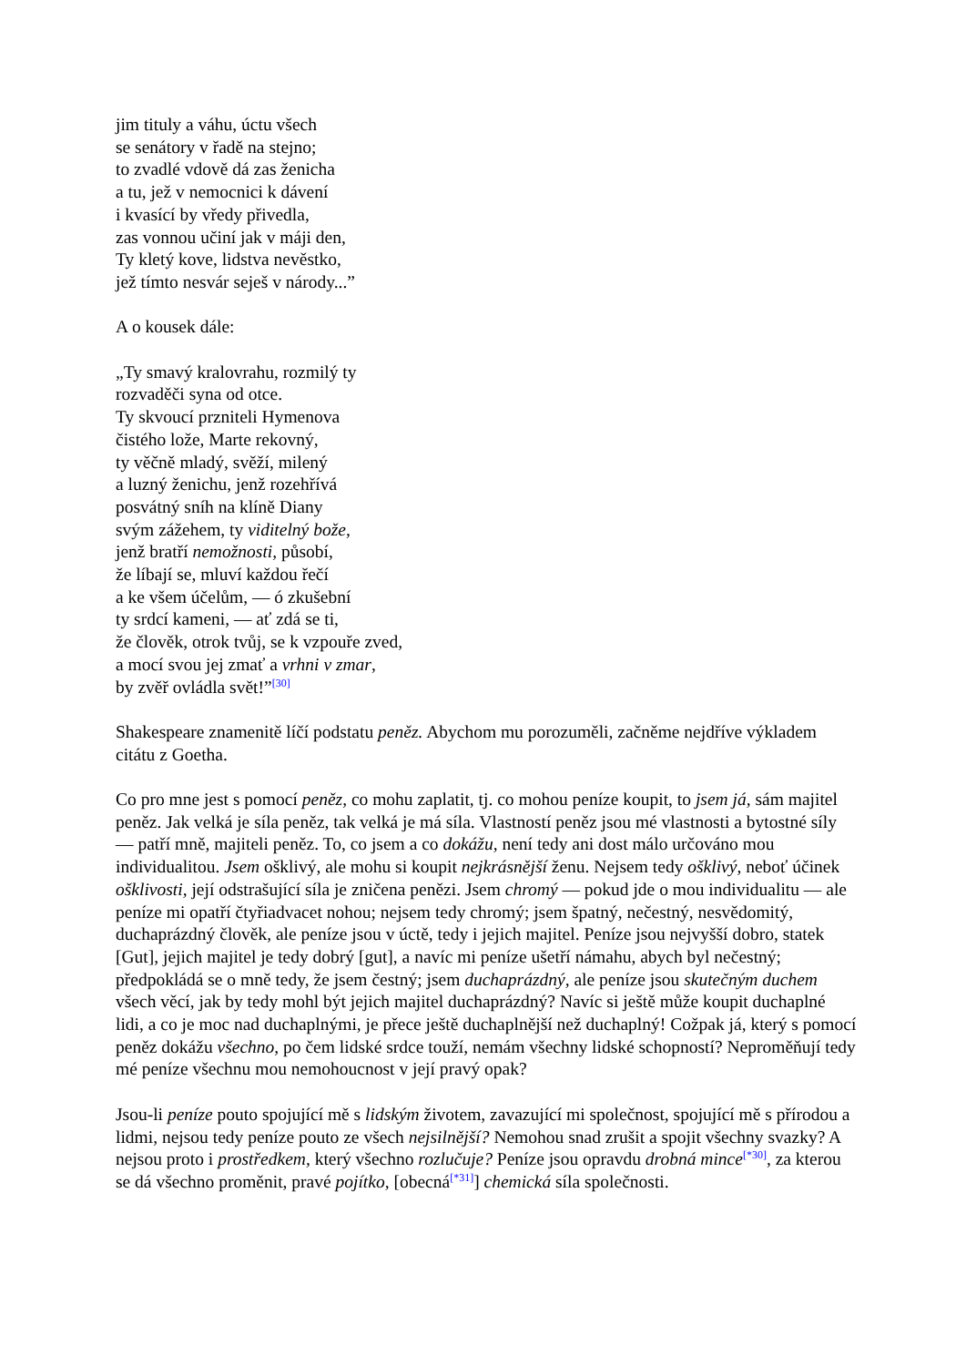jim tituly a váhu, úctu všech
se senátory v řadě na stejno;
to zvadlé vdově dá zas ženicha
a tu, jež v nemocnici k dávení
i kvasící by vředy přivedla,
zas vonnou učiní jak v máji den,
Ty kletý kove, lidstva nevěstko,
jež tímto nesvár seješ v národy...”
A o kousek dále:
„Ty smavý kralovrahu, rozmilý ty
rozvaděči syna od otce.
Ty skvoucí przniteli Hymenova
čistého lože, Marte rekovný,
ty věčně mladý, svěží, milený
a luzný ženichu, jenž rozehřívá
posvátný sníh na klíně Diany
svým zážehem, ty viditelný bože,
jenž bratří nemožnosti, působí,
že líbají se, mluví každou řečí
a ke všem účelům, — ó zkušební
ty srdcí kameni, — ať zdá se ti,
že člověk, otrok tvůj, se k vzpouře zved,
a mocí svou jej zmať a vrhni v zmar,
by zvěř ovládla svět!”<sup>[30]</sup>
Shakespeare znamenitě líčí podstatu peněz. Abychom mu porozuměli, začněme nejdříve výkladem citátu z Goetha.
Co pro mne jest s pomocí peněz, co mohu zaplatit, tj. co mohou peníze koupit, to jsem já, sám majitel peněz. Jak velká je síla peněz, tak velká je má síla. Vlastností peněz jsou mé vlastnosti a bytostné síly — patří mně, majiteli peněz. To, co jsem a co dokážu, není tedy ani dost málo určováno mou individualitou. Jsem ošklivý, ale mohu si koupit nejkrásnější ženu. Nejsem tedy ošklivý, neboť účinek ošklivosti, její odstrašující síla je zničena penězi. Jsem chromý — pokud jde o mou individualitu — ale peníze mi opatří čtyřiadvacet nohou; nejsem tedy chromý; jsem špatný, nečestný, nesvědomitý, duchaprázdný člověk, ale peníze jsou v úctě, tedy i jejich majitel. Peníze jsou nejvyšší dobro, statek [Gut], jejich majitel je tedy dobrý [gut], a navíc mi peníze ušetří námahu, abych byl nečestný; předpokládá se o mně tedy, že jsem čestný; jsem duchaprázdný, ale peníze jsou skutečným duchem všech věcí, jak by tedy mohl být jejich majitel duchaprázdný? Navíc si ještě může koupit duchaplné lidi, a co je moc nad duchaplnými, je přece ještě duchaplnější než duchaplný! Cožpak já, který s pomocí peněz dokážu všechno, po čem lidské srdce touží, nemám všechny lidské schopností? Neproměňují tedy mé peníze všechnu mou nemohoucnost v její pravý opak?
Jsou-li peníze pouto spojující mě s lidským životem, zavazující mi společnost, spojující mě s přírodou a lidmi, nejsou tedy peníze pouto ze všech nejsilnější? Nemohou snad zrušit a spojit všechny svazky? A nejsou proto i prostředkem, který všechno rozlučuje? Peníze jsou opravdu drobná mince<sup>[*30]</sup>, za kterou se dá všechno proměnit, pravé pojítko, [obecná<sup>[*31]</sup>] chemická síla společnosti.